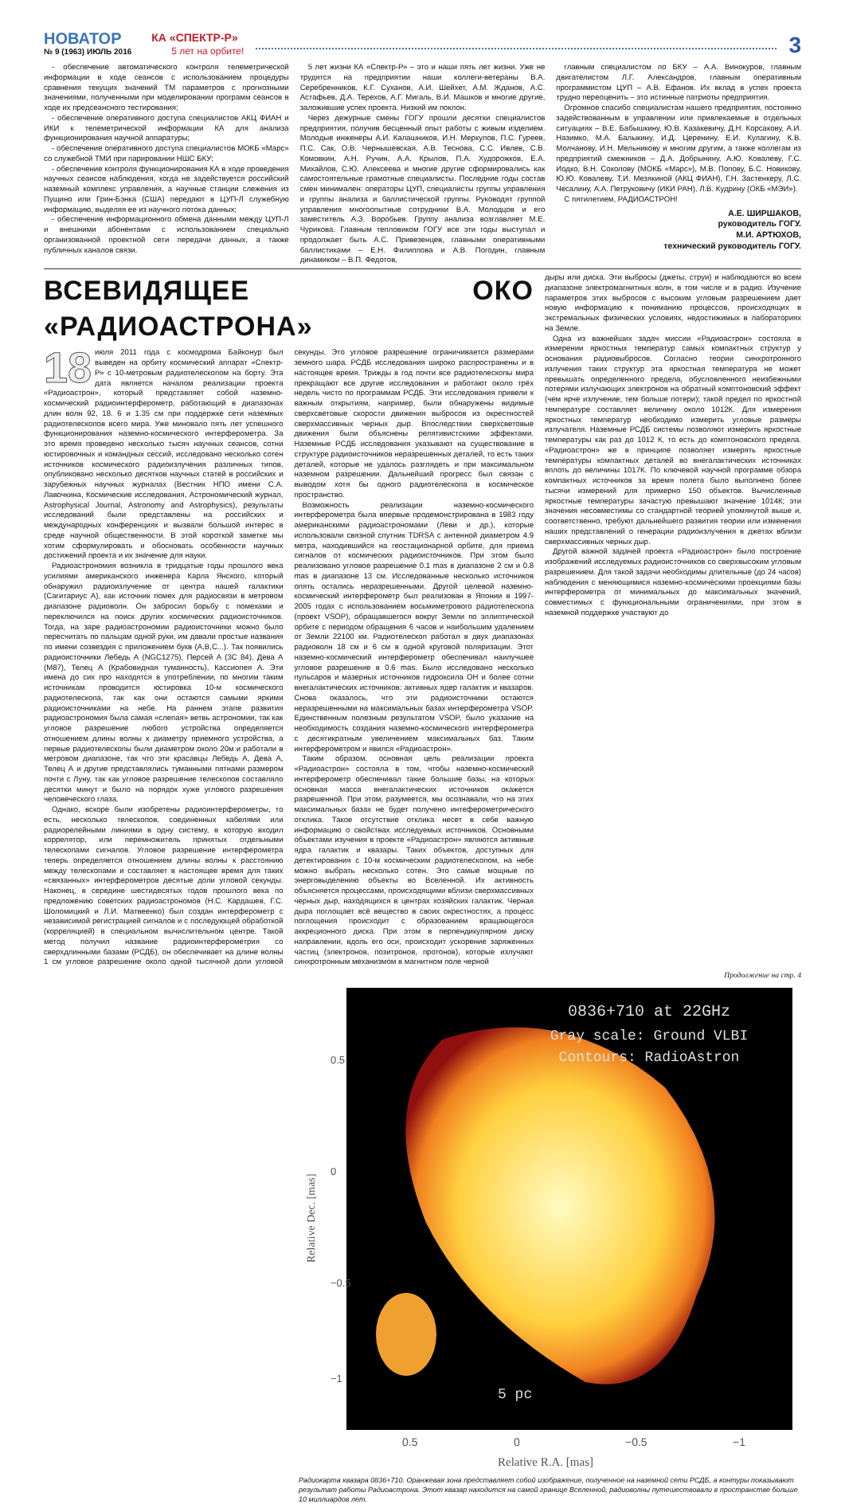НОВАТОР
№ 9 (1963) ИЮЛЬ 2016
КА «СПЕКТР-Р»
5 лет на орбите!
3
- обеспечение автоматического контроля телеметрической информации в ходе сеансов с использованием процедуры сравнения текущих значений ТМ параметров с прогнозными значениями, полученными при моделировании программ сеансов в ходе их предсеансного тестирования;
- обеспечение оперативного доступа специалистов АКЦ ФИАН и ИКИ к телеметрической информации КА для анализа функционирования научной аппаратуры;
- обеспечение оперативного доступа специалистов МОКБ «Марс» со служебной ТМИ при парировании НШС БКУ;
- обеспечение контроля функционирования КА в ходе проведения научных сеансов наблюдения, когда не задействуется российский наземный комплекс управления, а научные станции слежения из Пущино или Грин-Бэнка (США) передают в ЦУП-Л служебную информацию, выделяя ее из научного потока данных;
- обеспечение информационного обмена данными между ЦУП-Л и внешними абонентами с использованием специально организованной проектной сети передачи данных, а также публичных каналов связи.
5 лет жизни КА «Спектр-Р» – это и наши пять лет жизни. Уже не трудятся на предприятии наши коллеги-ветераны В.А. Серебренников, К.Г. Суханов, А.И. Шейхет, А.М. Жданов, А.С. Астафьев, Д.А. Терехов, А.Г. Мигаль, В.И. Машков и многие другие, заложившие успех проекта. Низкий им поклон.
Через дежурные смены ГОГУ прошли десятки специалистов предприятия, получив бесценный опыт работы с живым изделием. Молодые инженеры А.И. Калашников, И.Н. Меркулов, П.С. Гуреев, П.С. Сак, О.В. Чернышевская, А.В. Теснова, С.С. Ивлев, С.В. Комовкин, А.Н. Ручин, А.А. Крылов, П.А. Худорожков, Е.А. Михайлов, С.Ю. Алексеева и многие другие сформировались как самостоятельные грамотные специалисты. Последние годы состав смен минимален: операторы ЦУП, специалисты группы управления и группы анализа и баллистической группы. Руководят группой управления многоопытные сотрудники В.А. Молодцов и его заместитель А.З. Воробьев. Группу анализа возглавляет М.Е. Чурикова. Главным тепловиком ГОГУ все эти годы выступал и продолжает быть А.С. Привезенцев, главными оперативными баллистиками – Е.Н. Филиппова и А.В. Погодин, главным динамиком – В.П. Федотов,
главным специалистом по БКУ – А.А. Винокуров, главным двигателистом Л.Г. Александров, главным оперативным программистом ЦУП – А.В. Ефанов. Их вклад в успех проекта трудно переоценить – это истинные патриоты предприятия.
Огромное спасибо специалистам нашего предприятия, постоянно задействованным в управлении или привлекаемые в отдельных ситуациях – В.Е. Бабышкину, Ю.В. Казакевичу, Д.Н. Корсакову, А.И. Назимко, М.А. Балыкину, И.Д. Церенину, Е.И. Кулагину, К.В. Молчанову, И.Н. Мельникову и многим другим, а также коллегам из предприятий смежников – Д.А. Добрынину, А.Ю. Ковалеву, Г.С. Иодко, В.Н. Соколову (МОКБ «Марс»), М.В. Попову, Б.С. Новикову, Ю.Ю. Ковалеву, Т.И. Мезякиной (АКЦ ФИАН), Г.Н. Застенкеру, Л.С. Чесалину, А.А. Петруковичу (ИКИ РАН), Л.В. Кудрину (ОКБ «МЭИ»).
С пятилетием, РАДИОАСТРОН!
А.Е. ШИРШАКОВ,
руководитель ГОГУ.
М.И. АРТЮХОВ,
технический руководитель ГОГУ.
ВСЕВИДЯЩЕЕ ОКО «РАДИОАСТРОНА»
18 июля 2011 года с космодрома Байконур был выведен на орбиту космический аппарат «Спектр-Р» с 10-метровым радиотелескопом на борту. Эта дата является началом реализации проекта «Радиоастрон», который представляет собой наземно-космический радиоинтерферометр, работающий в диапазонах длин волн 92, 18. 6 и 1.35 см при поддержке сети наземных радиотелескопов всего мира. Уже миновало пять лет успешного функционирования наземно-космического интерферометра. За это время проведено несколько тысяч научных сеансов, сотни юстировочных и командных сессий, исследовано несколько сотен источников космического радиоизлучения различных типов, опубликовано несколько десятков научных статей в российских и зарубежных научных журналах (Вестник НПО имени С.А. Лавочкина, Космические исследования, Астрономический журнал, Astrophysical Journal, Astronomy and Astrophysics), результаты исследований были представлены на российских и международных конференциях и вызвали большой интерес в среде научной общественности. В этой короткой заметке мы хотим сформулировать и обосновать особенности научных достижений проекта и их значение для науки.
Радиоастрономия возникла в тридцатые годы прошлого века усилиями американского инженера Карла Янского, который обнаружил радиоизлучение от центра нашей галактики (Сагитариус А), как источник помех для радиосвязи в метровом диапазоне радиоволн. Он забросил борьбу с помехами и переключился на поиск других космических радиоисточников. Тогда, на заре радиоастрономии радиоисточники можно было пересчитать по пальцам одной руки, им давали простые названия по имени созвездия с приложением букв (A,B,C...). Так появились радиоисточники Лебедь А (NGC1275), Персей А (3С 84), Дева А (M87), Телец А (Крабовидная туманность), Кассиопея А. Эти имена до сих про находятся в употреблении, по многим таким источникам проводится юстировка 10-м космического радиотелескопа, так как они остаются самыми яркими радиоисточниками на небе. На раннем этапе развития радиоастрономия была самая «слепая» ветвь астрономии, так как угловое разрешение любого устройства определяется отношением длины волны к диаметру приемного устройства, а первые радиотелескопы были диаметром около 20м и работали в метровом диапазоне, так что эти красавцы Лебедь А, Дева А, Телец А и другие представлялись туманными пятнами размером почти с Луну, так как угловое разрешение телескопов составляло десятки минут и было на порядок хуже углового разрешения человеческого глаза.
Однако, вскоре были изобретены радиоинтерферометры, то есть, несколько телескопов, соединенных кабелями или радиорелейными линиями в одну систему, в которую входил коррелятор, или перемножитель принятых отдельными телескопами сигналов. Угловое разрешение интерферометра теперь определяется отношением длины волны к расстоянию между телескопами и составляет в настоящее время для таких «связанных» интерферометров десятые доли угловой секунды. Наконец, в середине шестидесятых годов прошлого века по предложению советских радиоастрономов (Н.С. Кардашев, Г.С. Шоломицкий и Л.И. Матвеенко) был создан интерферометр с независимой регистрацией сигналов и с последующей обработкой (корреляцией) в специальном вычислительном центре. Такой метод получил название радиоинтерферометрия со сверхдлинными базами (РСДБ), он обеспечивает на длине волны 1 см угловое разрешение около одной тысячной доли угловой секунды. Это угловое разрешение ограничивается размерами земного шара. РСДБ исследования широко распространены и в настоящее время. Трижды в год почти все радиотелескопы мира прекращают все другие исследования и работают около трёх недель чисто по программам РСДБ. Эти исследования привели к важным открытиям, например, были обнаружены видимые сверхсветовые скорости движения выбросов из окрестностей сверхмассивных черных дыр. Впоследствии сверхсветовые движения были объяснены релятивистскими эффектами. Наземные РСДБ исследования указывают на существование в структуре радиоисточников неразрешенных деталей, то есть таких деталей, которые не удалось разглядеть и при максимальном наземном разрешении. Дальнейший прогресс был связан с выводом хотя бы одного радиотелескопа в космическое пространство.
Возможность реализации наземно-космического интерферометра была впервые продемонстрирована в 1983 году американскими радиоастрономами (Леви и др.), которые использовали связной спутник TDRSA с антенной диаметром 4.9 метра, находившийся на геостационарной орбите, для приема сигналов от космических радиоисточников. При этом было реализовано угловое разрешение 0.1 mas в диапазоне 2 см и 0.8 mas в диапазоне 13 см. Исследованные несколько источников опять остались неразрешенными. Другой целевой наземно-космический интерферометр был реализован в Японии в 1997-2005 годах с использованием восьмиметрового радиотелескопа (проект VSOP), обращавшегося вокруг Земли по эллиптической орбите с периодом обращения 6 часов и наибольшим удалением от Земли 22100 км. Радиотелескоп работал в двух диапазонах радиоволн 18 см и 6 см в одной круговой поляризации. Этот наземно-космический интерферометр обеспечивал наилучшее угловое разрешение в 0.6 mas. Было исследовано несколько пульсаров и мазерных источников гидроксила ОН и более сотни внегалактических источников: активных ядер галактик и квазаров. Снова оказалось, что эти радиоисточники остаются неразрешенными на максимальных базах интерферометра VSOP. Единственным полезным результатом VSOP, было указание на необходимость создания наземно-космического интерферометра с десятикратным увеличением максимальных баз. Таким интерферометром и явился «Радиоастрон».
Таким образом, основная цель реализации проекта «Радиоастрон» состояла в том, чтобы наземно-космический интерферометр обеспечивал такие большие базы, на которых основная масса внегалактических источников окажется разрешенной. При этом, разумеется, мы осознавали, что на этих максимальных базах не будет получено интеферометрического отклика. Такое отсутствие отклика несет в себе важную информацию о свойствах исследуемых источников. Основными объектами изучения в проекте «Радиоастрон» являются активные ядра галактик и квазары. Таких объектов, доступных для детектирования с 10-м космическим радиотелескопом, на небе можно выбрать несколько сотен. Это самые мощные по энерговыделению объекты во Вселенной. Их активность объясняется процессами, происходящими вблизи сверхмассивных черных дыр, находящихся в центрах хозяйских галактик. Черная дыра поглощает всё вещество в своих окрестностях, а процесс поглощения происходит с образованием вращающегося аккреционного диска. При этом в перпендикулярном диску направлении, вдоль его оси, происходит ускорение заряженных частиц (электронов, позитронов, протонов), которые излучают синхротронным механизмом в магнитном поле черной
дыры или диска. Эти выбросы (джеты, струи) и наблюдаются во всем диапазоне электромагнитных волн, в том числе и в радио. Изучение параметров этих выбросов с высоким угловым разрешением дает новую информацию к пониманию процессов, происходящих в экстремальных физических условиях, недостижимых в лабораториях на Земле.
Одна из важнейших задач миссии «Радиоастрон» состояла в измерении яркостных температур самых компактных структур у основания радиовыбросов. Согласно теории синхротронного излучения таких структур эта яркостная температура не может превышать определенного предела, обусловленного неизбежными потерями излучающих электронов на обратный комптоновский эффект (чем ярче излучение, тем больше потери); такой предел по яркостной температуре составляет величину около 1012К. Для измерения яркостных температур необходимо измерить угловые размеры излучателя. Наземные РСДБ системы позволяют измерить яркостные температуры как раз до 1012 К, то есть до комптоновского предела. «Радиоастрон» же в принципе позволяет измерять яркостные температуры компактных деталей во внегалактических источниках вплоть до величины 1017К. По ключевой научной программе обзора компактных источников за время полета было выполнено более тысячи измерений для примерно 150 объектов. Вычисленные яркостные температуры зачастую превышают значение 1014К; эти значения несовместимы со стандартной теорией упомянутой выше и, соответственно, требуют дальнейшего развития теории или изменения наших представлений о генерации радиоизлучения в джетах вблизи сверхмассивных черных дыр.
Другой важной задачей проекта «Радиоастрон» было построение изображений исследуемых радиоисточников со сверхвысоким угловым разрешением. Для такой задачи необходимы длительные (до 24 часов) наблюдения с меняющимися наземно-космическими проекциями базы интерферометра от минимальных до максимальных значений, совместимых с функциональными ограничениями, при этом в наземной поддержке участвуют до
Продолжение на стр. 4
0836+710 at 22GHz
Gray scale: Ground VLBI
Contours: RadioAstron
5 pc
0.5
0
−0.5
−1
Relative R.A. [mas]
0.5
0
−0.5
−1
Relative Dec. [mas]
Радиокарта квазара 0836+710. Оранжевая зона представляет собой изображение, полученное на наземной сети РСДБ, а контуры показывают результат работы Радиоастрона. Этот квазар находится на самой границе Вселенной, радиоволны путешествовали в пространстве больше 10 миллиардов лет.